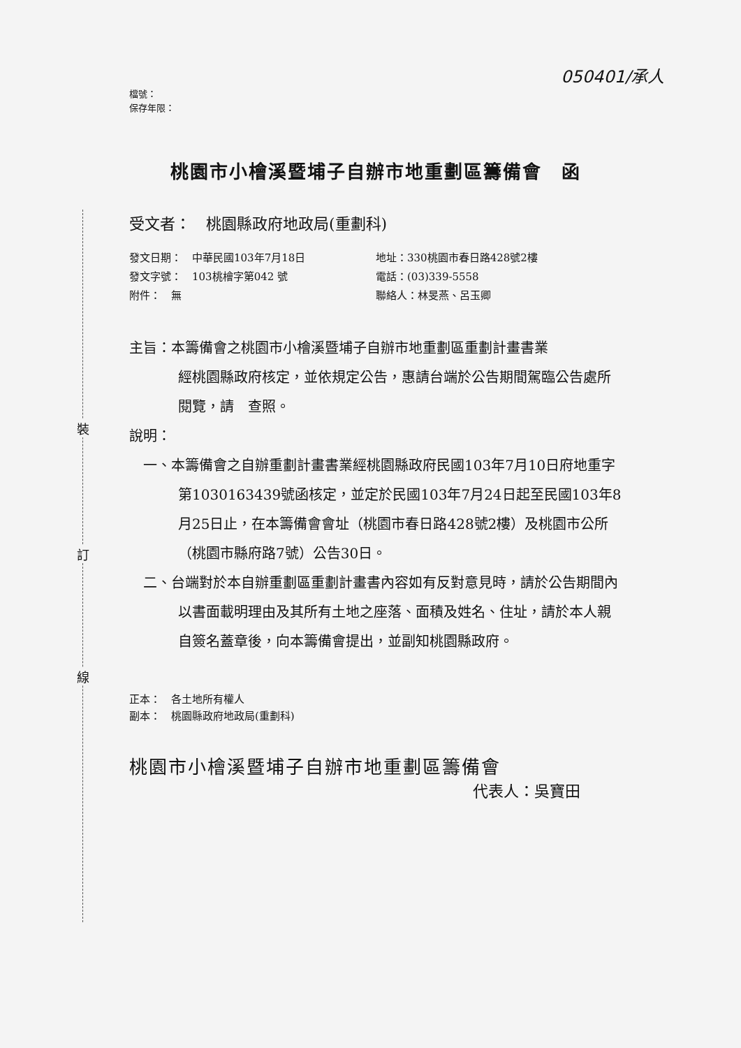裝
訂
線
050401/承人
檔號：
保存年限：
桃園市小檜溪暨埔子自辦市地重劃區籌備會　函
受文者：　桃園縣政府地政局(重劃科)
發文日期：　中華民國103年7月18日
發文字號：　103桃檜字第042 號
附件：　無
地址：330桃園市春日路428號2樓
電話：(03)339-5558
聯絡人：林旻燕、呂玉卿
主旨：本籌備會之桃園市小檜溪暨埔子自辦市地重劃區重劃計畫書業
經桃園縣政府核定，並依規定公告，惠請台端於公告期間駕臨公告處所閱覽，請　查照。
說明：
一、本籌備會之自辦重劃計畫書業經桃園縣政府民國103年7月10日府地重字第1030163439號函核定，並定於民國103年7月24日起至民國103年8月25日止，在本籌備會會址（桃園市春日路428號2樓）及桃園市公所（桃園市縣府路7號）公告30日。
二、台端對於本自辦重劃區重劃計畫書內容如有反對意見時，請於公告期間內以書面載明理由及其所有土地之座落、面積及姓名、住址，請於本人親自簽名蓋章後，向本籌備會提出，並副知桃園縣政府。
正本：　各土地所有權人
副本：　桃園縣政府地政局(重劃科)
桃園市小檜溪暨埔子自辦市地重劃區籌備會
代表人：吳寶田